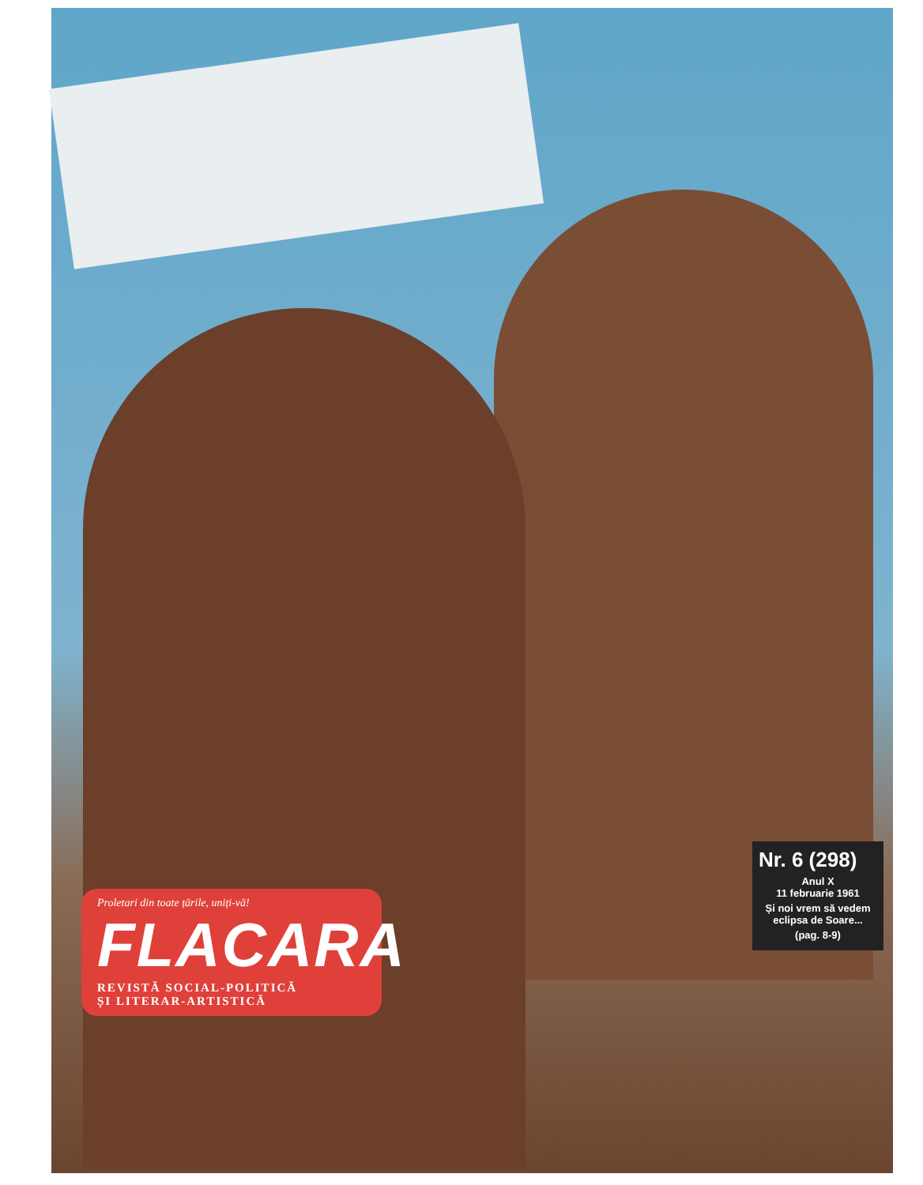Proletari din toate țările, uniți-vă!
FLACARA
REVISTĂ SOCIAL-POLITICĂ
ȘI LITERAR-ARTISTICĂ
Nr. 6 (298)
Anul X
11 februarie 1961
Și noi vrem să vedem eclipsa de Soare...
(pag. 8-9)